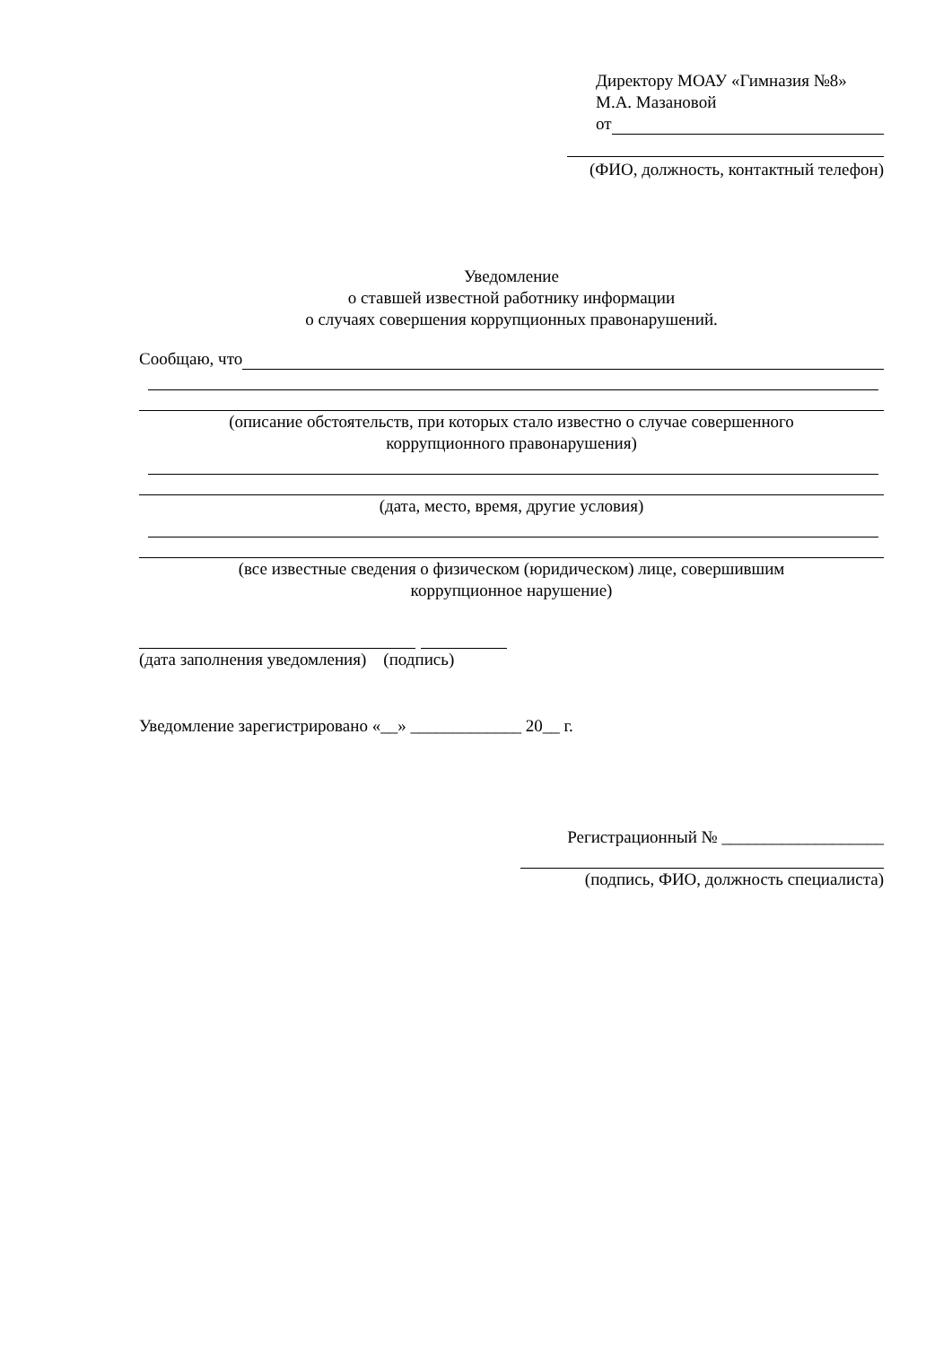Директору МОАУ «Гимназия №8»
М.А. Мазановой
от
(ФИО, должность, контактный телефон)
Уведомление
о ставшей известной работнику информации
о случаях совершения коррупционных правонарушений.
Сообщаю, что
(описание обстоятельств, при которых стало известно о случае совершенного
коррупционного правонарушения)
(дата, место, время, другие условия)
(все известные сведения о физическом (юридическом) лице, совершившим
коррупционное нарушение)
(дата заполнения уведомления) (подпись)
Уведомление зарегистрировано «__» _____________ 20__ г.
Регистрационный № ___________________
(подпись, ФИО, должность специалиста)